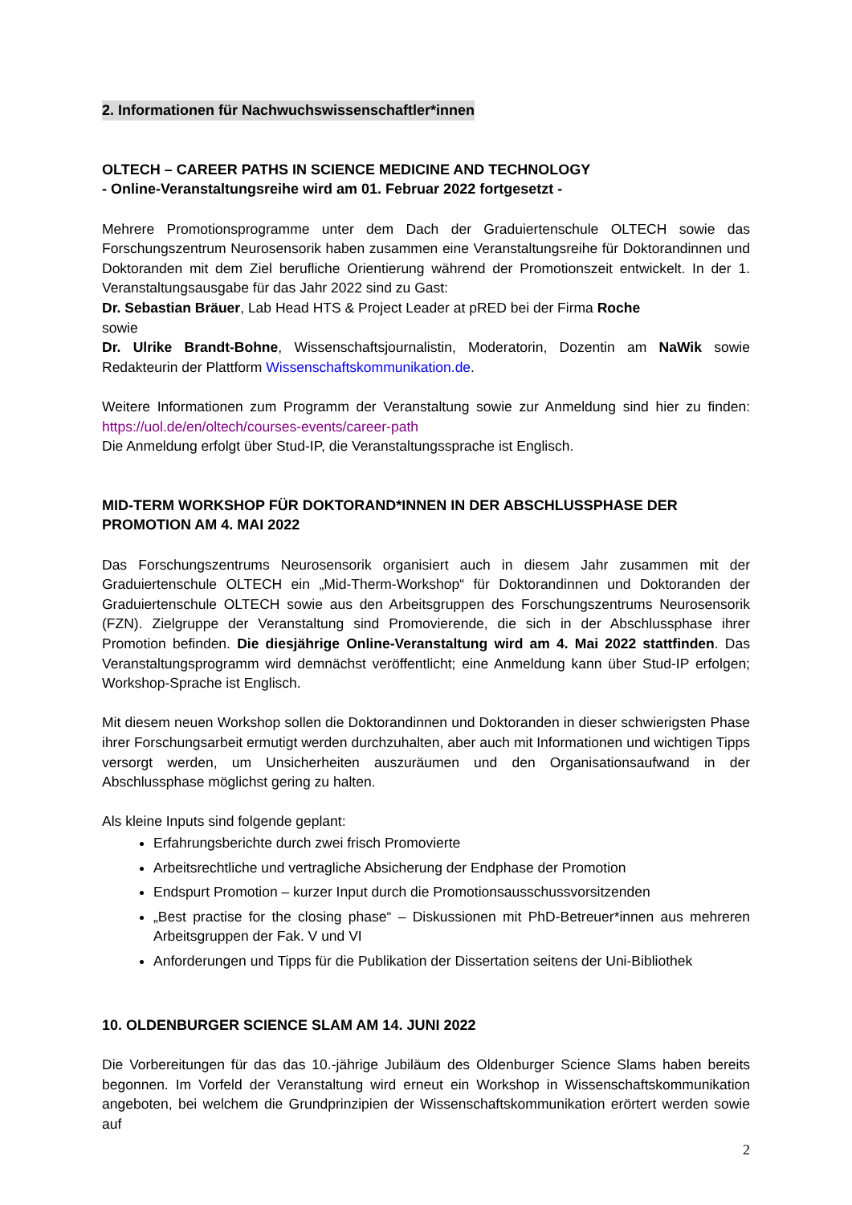2. Informationen für Nachwuchswissenschaftler*innen
OLTECH – CAREER PATHS IN SCIENCE MEDICINE AND TECHNOLOGY
- Online-Veranstaltungsreihe wird am 01. Februar 2022 fortgesetzt -
Mehrere Promotionsprogramme unter dem Dach der Graduiertenschule OLTECH sowie das Forschungszentrum Neurosensorik haben zusammen eine Veranstaltungsreihe für Doktorandinnen und Doktoranden mit dem Ziel berufliche Orientierung während der Promotionszeit entwickelt. In der 1. Veranstaltungsausgabe für das Jahr 2022 sind zu Gast:
Dr. Sebastian Bräuer, Lab Head HTS & Project Leader at pRED bei der Firma Roche
sowie
Dr. Ulrike Brandt-Bohne, Wissenschaftsjournalistin, Moderatorin, Dozentin am NaWik sowie Redakteurin der Plattform Wissenschaftskommunikation.de.
Weitere Informationen zum Programm der Veranstaltung sowie zur Anmeldung sind hier zu finden: https://uol.de/en/oltech/courses-events/career-path
Die Anmeldung erfolgt über Stud-IP, die Veranstaltungssprache ist Englisch.
MID-TERM WORKSHOP FÜR DOKTORAND*INNEN IN DER ABSCHLUSSPHASE DER PROMOTION AM 4. MAI 2022
Das Forschungszentrums Neurosensorik organisiert auch in diesem Jahr zusammen mit der Graduiertenschule OLTECH ein „Mid-Therm-Workshop“ für Doktorandinnen und Doktoranden der Graduiertenschule OLTECH sowie aus den Arbeitsgruppen des Forschungszentrums Neurosensorik (FZN). Zielgruppe der Veranstaltung sind Promovierende, die sich in der Abschlussphase ihrer Promotion befinden. Die diesjährige Online-Veranstaltung wird am 4. Mai 2022 stattfinden. Das Veranstaltungsprogramm wird demnächst veröffentlicht; eine Anmeldung kann über Stud-IP erfolgen; Workshop-Sprache ist Englisch.
Mit diesem neuen Workshop sollen die Doktorandinnen und Doktoranden in dieser schwierigsten Phase ihrer Forschungsarbeit ermutigt werden durchzuhalten, aber auch mit Informationen und wichtigen Tipps versorgt werden, um Unsicherheiten auszuräumen und den Organisationsaufwand in der Abschlussphase möglichst gering zu halten.
Als kleine Inputs sind folgende geplant:
Erfahrungsberichte durch zwei frisch Promovierte
Arbeitsrechtliche und vertragliche Absicherung der Endphase der Promotion
Endspurt Promotion – kurzer Input durch die Promotionsausschussvorsitzenden
„Best practise for the closing phase“ – Diskussionen mit PhD-Betreuer*innen aus mehreren Arbeitsgruppen der Fak. V und VI
Anforderungen und Tipps für die Publikation der Dissertation seitens der Uni-Bibliothek
10. OLDENBURGER SCIENCE SLAM AM 14. JUNI 2022
Die Vorbereitungen für das das 10.-jährige Jubiläum des Oldenburger Science Slams haben bereits begonnen. Im Vorfeld der Veranstaltung wird erneut ein Workshop in Wissenschaftskommunikation angeboten, bei welchem die Grundprinzipien der Wissenschaftskommunikation erörtert werden sowie auf
2